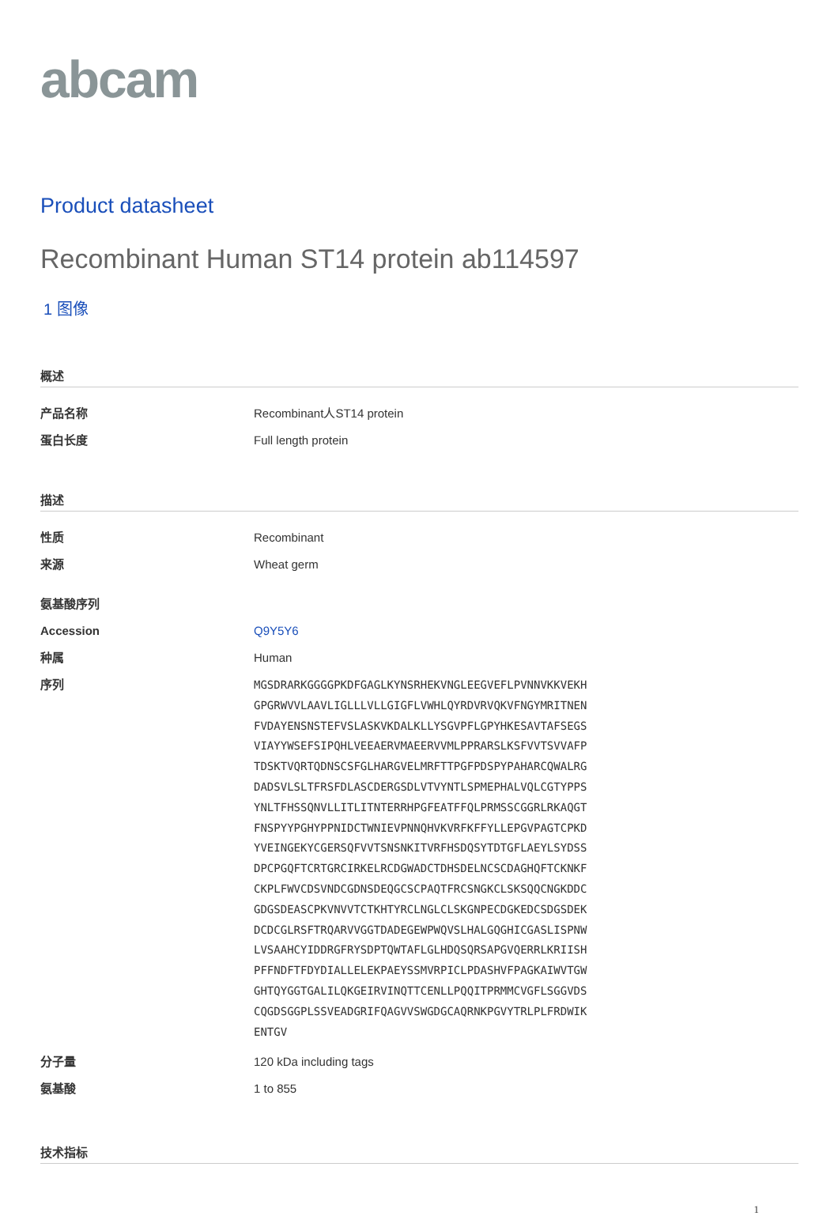abcam
Product datasheet
Recombinant Human ST14 protein ab114597
1 图像
概述
产品名称 Recombinant人ST14 protein
蛋白长度 Full length protein
描述
性质 Recombinant
来源 Wheat germ
氨基酸序列
Accession Q9Y5Y6
种属 Human
序列
MGSDRARKGGGGPKDFGAGLKYNSRHEKVNGLEEGVEFLPVNNVKKVEKH
GPGRWVVLAAVLIGLLLVLLGIGFLVWHLQYRDVRVQKVFNGYMRITNEN
FVDAYENSNSTEFVSLASKVKDALKLLYSGVPFLGPYHKESAVTAFSEGS
VIAYYWSEFSIPQHLVEEAERVMAEERVVMLPPRARSLKSFVVTSVVAFP
TDSKTVQRTQDNSCSFGLHARGVELMRFTTPGFPDSPYPAHARCQWALRG
DADSVLSLTFRSFDLASCDERGSDLVTVYNTLSPMEPHALVQLCGTYPPS
YNLTFHSSQNVLLITLITNTERRHPGFEATFFQLPRMSSCGGRLRKAQGT
FNSPYYPGHYPPNIDCTWNIEVPNNQHVKVRFKFFYLLEPGVPAGTCPKD
YVEINGEKYCGERSQFVVTSNSNKITVRFHSDQSYTDTGFLAEYLSYDSS
DPCPGQFTCRTGRCIRKELRCDGWADCTDHSDELNCSCDAGHQFTCKNKF
CKPLFWVCDSVNDCGDNSDEQGCSCPAQTFRCSNGKCLSKSQQCNGKDDC
GDGSDEASCPKVNVVTCTKHTYRCLNGLCLSKGNPECDGKEDCSDGSDEK
DCDCGLRSFTRQARVVGGTDADEGEWPWQVSLHALGQGHICGASLISPNW
LVSAAHCYIDDRGFRYSDPTQWTAFLGLHDQSQRSAPGVQERRLKRIISH
PFFNDFTFDYDIALLELEKPAEYSSMVRPICLPDASHVFPAGKAIWVTGW
GHTQYGGTGALILQKGEIRVINQTTCENLLPQQITPRMMCVGFLSGGVDS
CQGDSGGPLSSVEADGRIFQAGVVSWGDGCAQRNKPGVYTRLPLFRDWIK
ENTGV
分子量 120 kDa including tags
氨基酸 1 to 855
技术指标
1